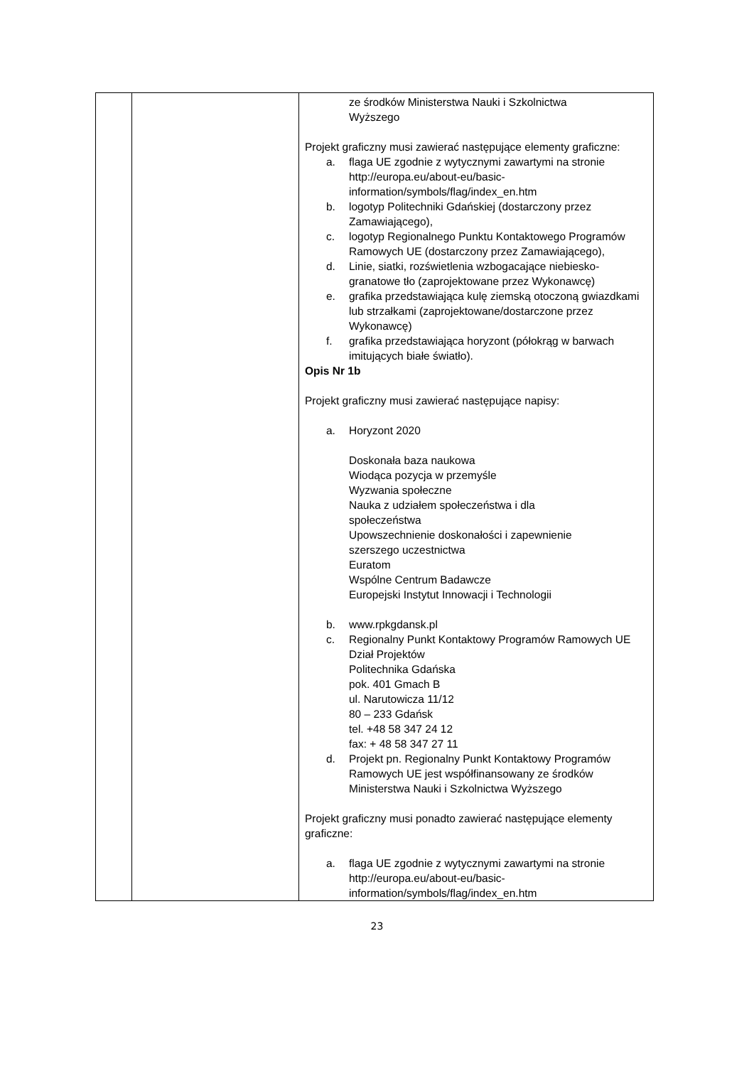| | | ze środków Ministerstwa Nauki i Szkolnictwa Wyższego Projekt graficzny musi zawierać następujące elementy graficzne: a. flaga UE zgodnie z wytycznymi zawartymi na stronie http://europa.eu/about-eu/basic-information/symbols/flag/index_en.htm b. logotyp Politechniki Gdańskiej (dostarczony przez Zamawiającego), c. logotyp Regionalnego Punktu Kontaktowego Programów Ramowych UE (dostarczony przez Zamawiającego), d. Linie, siatki, rozświetlenia wzbogacające niebiesko-granatowe tło (zaprojektowane przez Wykonawcę) e. grafika przedstawiająca kulę ziemską otoczoną gwiazdkami lub strzałkami (zaprojektowane/dostarczone przez Wykonawcę) f. grafika przedstawiająca horyzont (półokrąg w barwach imitujących białe światło). Opis Nr 1b Projekt graficzny musi zawierać następujące napisy: a. Horyzont 2020 Doskonała baza naukowa Wiodąca pozycja w przemyśle Wyzwania społeczne Nauka z udziałem społeczeństwa i dla społeczeństwa Upowszechnienie doskonałości i zapewnienie szerszego uczestnictwa Euratom Wspólne Centrum Badawcze Europejski Instytut Innowacji i Technologii b. www.rpkgdansk.pl c. Regionalny Punkt Kontaktowy Programów Ramowych UE Dział Projektów Politechnika Gdańska pok. 401 Gmach B ul. Narutowicza 11/12 80 – 233 Gdańsk tel. +48 58 347 24 12 fax: + 48 58 347 27 11 d. Projekt pn. Regionalny Punkt Kontaktowy Programów Ramowych UE jest współfinansowany ze środków Ministerstwa Nauki i Szkolnictwa Wyższego Projekt graficzny musi ponadto zawierać następujące elementy graficzne: a. flaga UE zgodnie z wytycznymi zawartymi na stronie http://europa.eu/about-eu/basic-information/symbols/flag/index_en.htm |
23